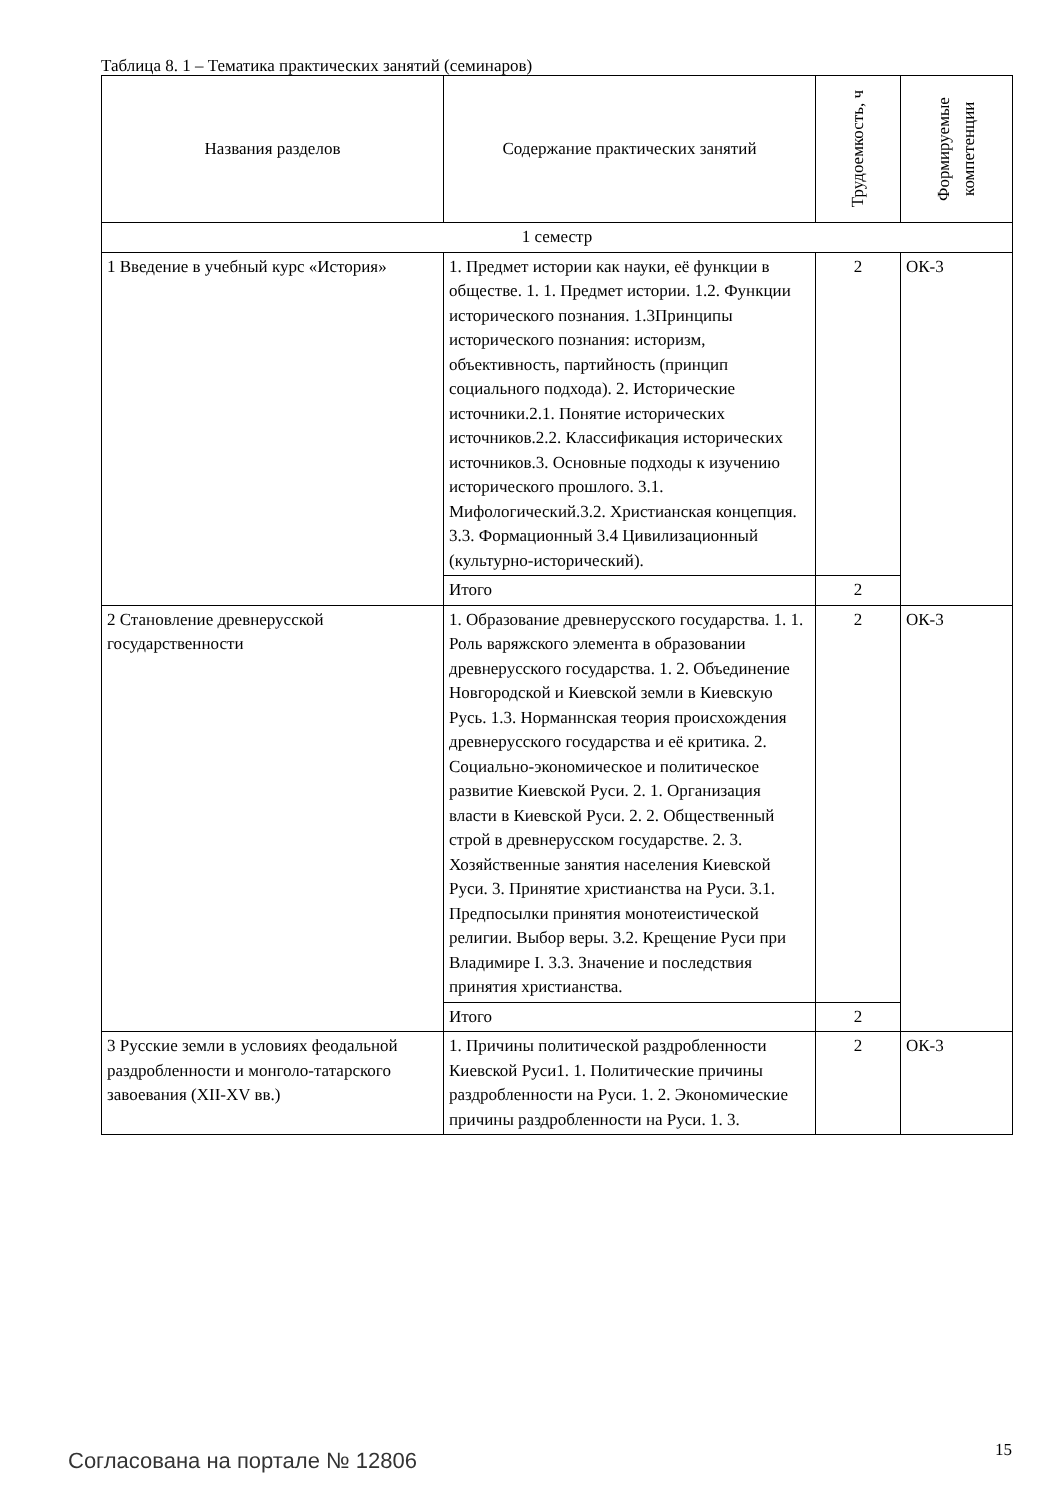Таблица 8. 1 – Тематика практических занятий (семинаров)
| Названия разделов | Содержание практических занятий | Трудоемкость, ч | Формируемые компетенции |
| --- | --- | --- | --- |
| 1 семестр | | | |
| 1 Введение в учебный курс «История» | 1. Предмет истории как науки, её функции в обществе. 1. 1. Предмет истории. 1.2. Функции исторического познания. 1.3Принципы исторического познания: историзм, объективность, партийность (принцип социального подхода). 2. Исторические источники.2.1. Понятие исторических источников.2.2. Классификация исторических источников.3. Основные подходы к изучению исторического прошлого. 3.1. Мифологический.3.2. Христианская концепция. 3.3. Формационный 3.4 Цивилизационный (культурно-исторический). | 2 | ОК-3 |
| | Итого | 2 | |
| 2 Становление древнерусской государственности | 1. Образование древнерусского государства. 1. 1. Роль варяжского элемента в образовании древнерусского государства. 1. 2. Объединение Новгородской и Киевской земли в Киевскую Русь. 1.3. Норманнская теория происхождения древнерусского государства и её критика. 2. Социально-экономическое и политическое развитие Киевской Руси. 2. 1. Организация власти в Киевской Руси. 2. 2. Общественный строй в древнерусском государстве. 2. 3. Хозяйственные занятия населения Киевской Руси. 3. Принятие христианства на Руси. 3.1. Предпосылки принятия монотеистической религии. Выбор веры. 3.2. Крещение Руси при Владимире I. 3.3. Значение и последствия принятия христианства. | 2 | ОК-3 |
| | Итого | 2 | |
| 3 Русские земли в условиях феодальной раздробленности и монголо-татарского завоевания (XII-XV вв.) | 1. Причины политической раздробленности Киевской Руси1. 1. Политические причины раздробленности на Руси. 1. 2. Экономические причины раздробленности на Руси. 1. 3. | 2 | ОК-3 |
Согласована на портале № 12806 15